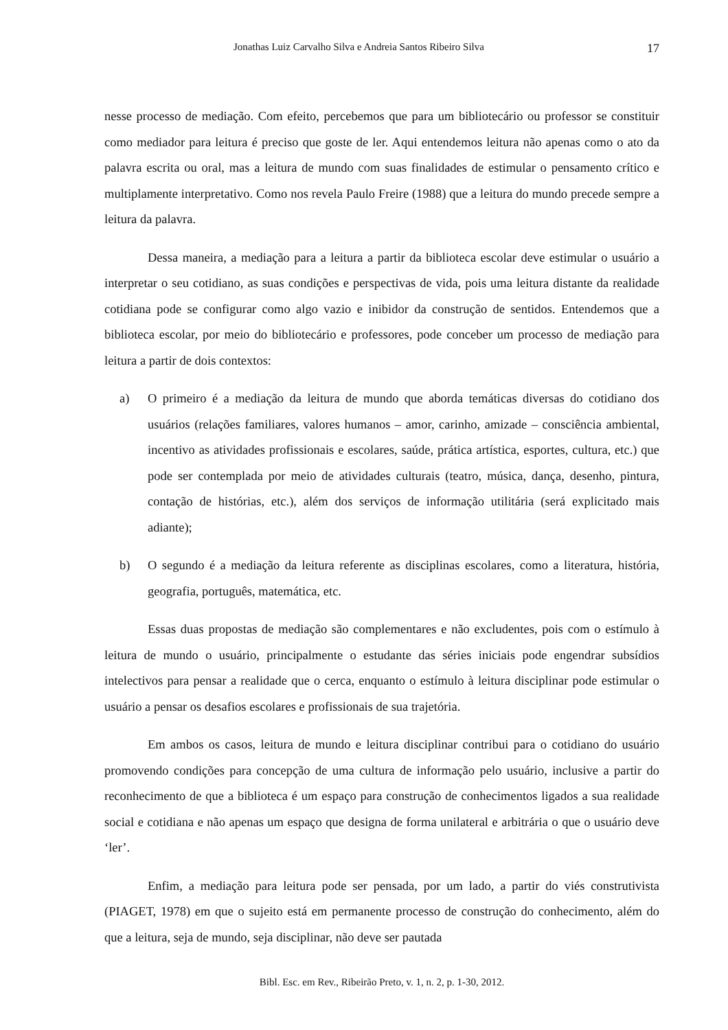Jonathas Luiz Carvalho Silva e Andreia Santos Ribeiro Silva 17
nesse processo de mediação. Com efeito, percebemos que para um bibliotecário ou professor se constituir como mediador para leitura é preciso que goste de ler. Aqui entendemos leitura não apenas como o ato da palavra escrita ou oral, mas a leitura de mundo com suas finalidades de estimular o pensamento crítico e multiplamente interpretativo. Como nos revela Paulo Freire (1988) que a leitura do mundo precede sempre a leitura da palavra.
Dessa maneira, a mediação para a leitura a partir da biblioteca escolar deve estimular o usuário a interpretar o seu cotidiano, as suas condições e perspectivas de vida, pois uma leitura distante da realidade cotidiana pode se configurar como algo vazio e inibidor da construção de sentidos. Entendemos que a biblioteca escolar, por meio do bibliotecário e professores, pode conceber um processo de mediação para leitura a partir de dois contextos:
a) O primeiro é a mediação da leitura de mundo que aborda temáticas diversas do cotidiano dos usuários (relações familiares, valores humanos – amor, carinho, amizade – consciência ambiental, incentivo as atividades profissionais e escolares, saúde, prática artística, esportes, cultura, etc.) que pode ser contemplada por meio de atividades culturais (teatro, música, dança, desenho, pintura, contação de histórias, etc.), além dos serviços de informação utilitária (será explicitado mais adiante);
b) O segundo é a mediação da leitura referente as disciplinas escolares, como a literatura, história, geografia, português, matemática, etc.
Essas duas propostas de mediação são complementares e não excludentes, pois com o estímulo à leitura de mundo o usuário, principalmente o estudante das séries iniciais pode engendrar subsídios intelectivos para pensar a realidade que o cerca, enquanto o estímulo à leitura disciplinar pode estimular o usuário a pensar os desafios escolares e profissionais de sua trajetória.
Em ambos os casos, leitura de mundo e leitura disciplinar contribui para o cotidiano do usuário promovendo condições para concepção de uma cultura de informação pelo usuário, inclusive a partir do reconhecimento de que a biblioteca é um espaço para construção de conhecimentos ligados a sua realidade social e cotidiana e não apenas um espaço que designa de forma unilateral e arbitrária o que o usuário deve ‘ler’.
Enfim, a mediação para leitura pode ser pensada, por um lado, a partir do viés construtivista (PIAGET, 1978) em que o sujeito está em permanente processo de construção do conhecimento, além do que a leitura, seja de mundo, seja disciplinar, não deve ser pautada
Bibl. Esc. em Rev., Ribeirão Preto, v. 1, n. 2, p. 1-30, 2012.